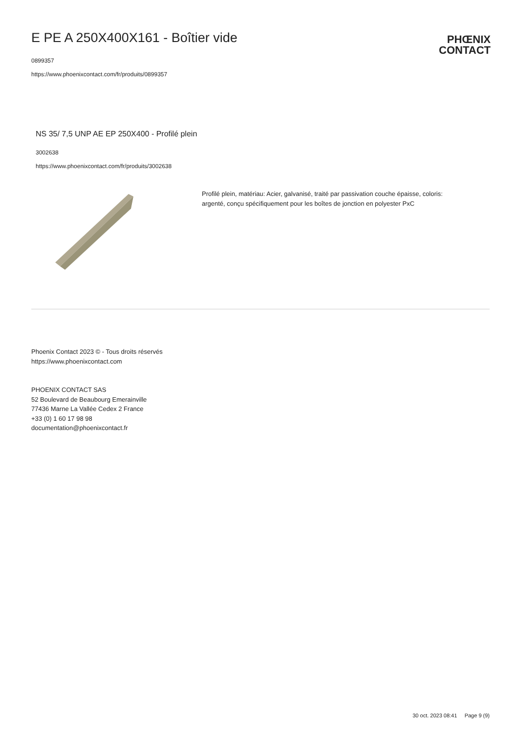E PE A 250X400X161 - Boîtier vide
0899357
https://www.phoenixcontact.com/fr/produits/0899357
PHŒNIX
CONTACT
NS 35/ 7,5 UNP AE EP 250X400 - Profilé plein
3002638
https://www.phoenixcontact.com/fr/produits/3002638
Profilé plein, matériau: Acier, galvanisé, traité par passivation couche épaisse, coloris: argenté, conçu spécifiquement pour les boîtes de jonction en polyester PxC
Phoenix Contact 2023 © - Tous droits réservés
https://www.phoenixcontact.com
PHOENIX CONTACT SAS
52 Boulevard de Beaubourg Emerainville
77436 Marne La Vallée Cedex 2 France
+33 (0) 1 60 17 98 98
documentation@phoenixcontact.fr
30 oct. 2023 08:41 Page 9 (9)